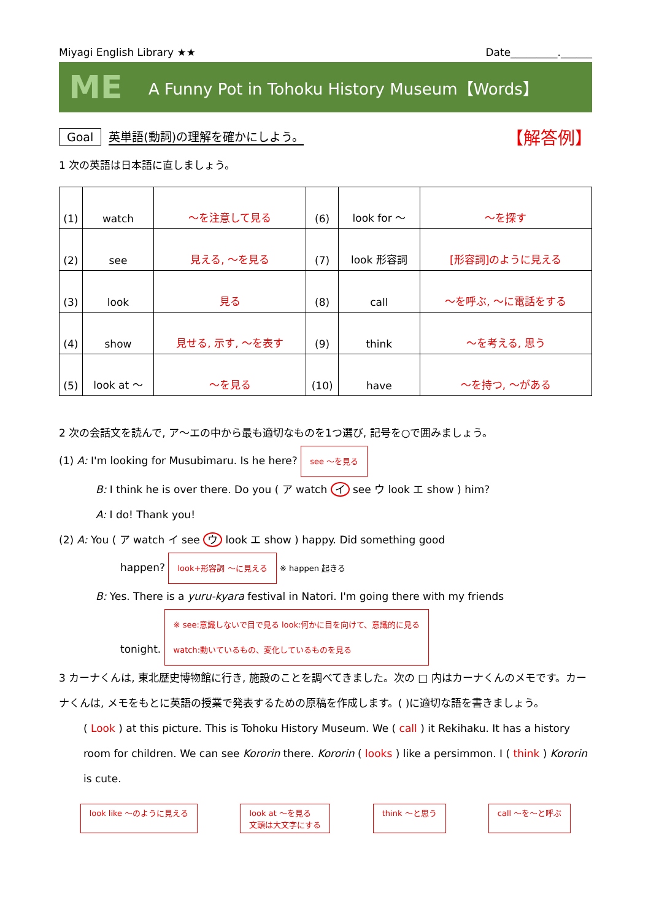Miyagi English Library ★★ Date_________.______
ME
A Funny Pot in Tohoku History Museum【Words】
Goal 英単語(動詞)の理解を確かにしよう。 【解答例】
1 次の英語は日本語に直しましょう。
| (1) | watch | ～を注意して見る | (6) | look for ～ | ～を探す |
| (2) | see | 見える, ～を見る | (7) | look 形容詞 | [形容詞]のように見える |
| (3) | look | 見る | (8) | call | ～を呼ぶ, ～に電話をする |
| (4) | show | 見せる, 示す, ～を表す | (9) | think | ～を考える, 思う |
| (5) | look at ～ | ～を見る | (10) | have | ～を持つ, ～がある |
2 次の会話文を読んで, ア～エの中から最も適切なものを1つ選び, 記号を○で囲みましょう。
(1) A: I'm looking for Musubimaru. Is he here? see ～を見る
B: I think he is over there. Do you ( ア watch イ see ウ look エ show ) him?
A: I do! Thank you!
(2) A: You ( ア watch イ see ウ look エ show ) happy. Did something good
happen? look+形容詞 ～に見える ※ happen 起きる
B: Yes. There is a yuru-kyara festival in Natori. I'm going there with my friends
tonight. ※ see:意識しないで目で見る look:何かに目を向けて、意識的に見る
watch:動いているもの、変化しているものを見る
3 カーナくんは, 東北歴史博物館に行き, 施設のことを調べてきました。次の □ 内はカーナくんのメモです。カーナくんは, メモをもとに英語の授業で発表するための原稿を作成します。( )に適切な語を書きましょう。
( Look ) at this picture. This is Tohoku History Museum. We ( call ) it Rekihaku. It has a history room for children. We can see Kororin there. Kororin ( looks ) like a persimmon. I ( think ) Kororin is cute.
look like ～のように見える look at ～を見る
文頭は大文字にする think ～と思う call ～を～と呼ぶ